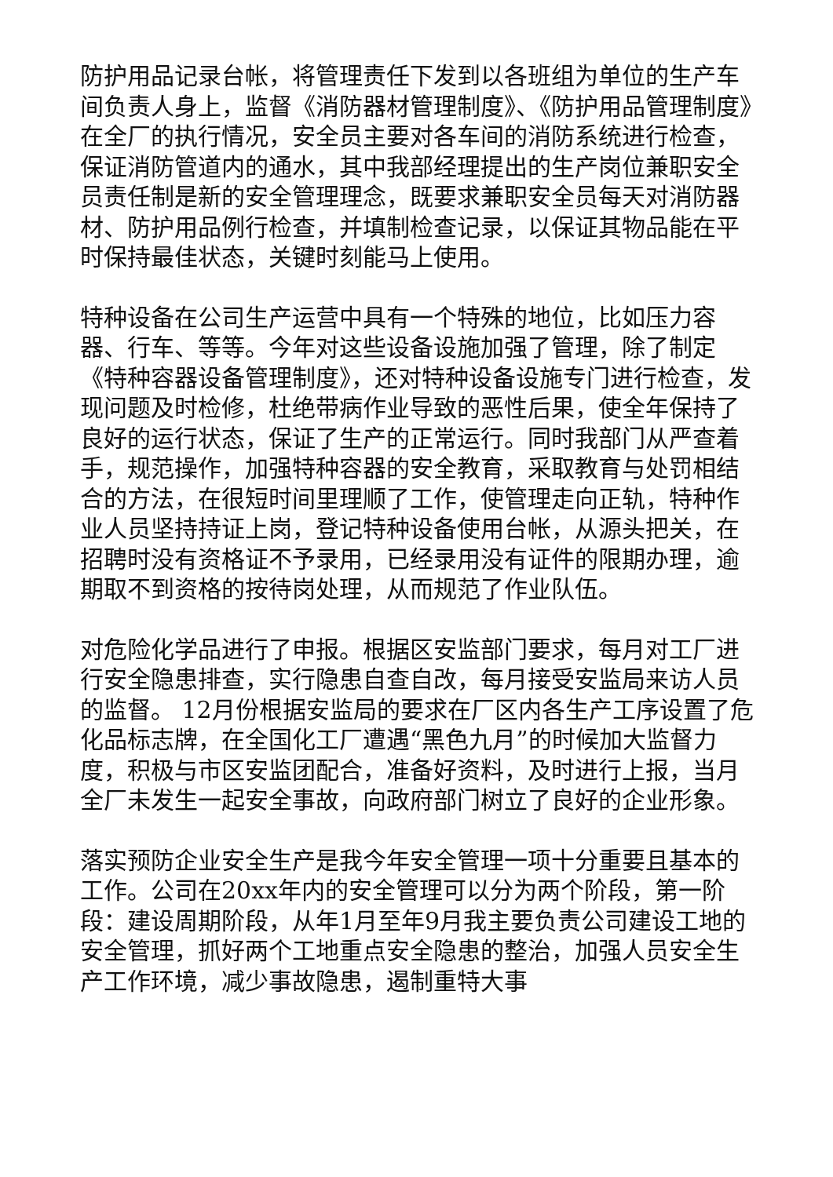防护用品记录台帐，将管理责任下发到以各班组为单位的生产车间负责人身上，监督《消防器材管理制度》、《防护用品管理制度》在全厂的执行情况，安全员主要对各车间的消防系统进行检查，保证消防管道内的通水，其中我部经理提出的生产岗位兼职安全员责任制是新的安全管理理念，既要求兼职安全员每天对消防器材、防护用品例行检查，并填制检查记录，以保证其物品能在平时保持最佳状态，关键时刻能马上使用。
特种设备在公司生产运营中具有一个特殊的地位，比如压力容器、行车、等等。今年对这些设备设施加强了管理，除了制定《特种容器设备管理制度》，还对特种设备设施专门进行检查，发现问题及时检修，杜绝带病作业导致的恶性后果，使全年保持了良好的运行状态，保证了生产的正常运行。同时我部门从严查着手，规范操作，加强特种容器的安全教育，采取教育与处罚相结合的方法，在很短时间里理顺了工作，使管理走向正轨，特种作业人员坚持持证上岗，登记特种设备使用台帐，从源头把关，在招聘时没有资格证不予录用，已经录用没有证件的限期办理，逾期取不到资格的按待岗处理，从而规范了作业队伍。
对危险化学品进行了申报。根据区安监部门要求，每月对工厂进行安全隐患排查，实行隐患自查自改，每月接受安监局来访人员的监督。 12月份根据安监局的要求在厂区内各生产工序设置了危化品标志牌，在全国化工厂遭遇“黑色九月”的时候加大监督力度，积极与市区安监团配合，准备好资料，及时进行上报，当月全厂未发生一起安全事故，向政府部门树立了良好的企业形象。
落实预防企业安全生产是我今年安全管理一项十分重要且基本的工作。公司在20xx年内的安全管理可以分为两个阶段，第一阶段：建设周期阶段，从年1月至年9月我主要负责公司建设工地的安全管理，抓好两个工地重点安全隐患的整治，加强人员安全生产工作环境，减少事故隐患，遏制重特大事